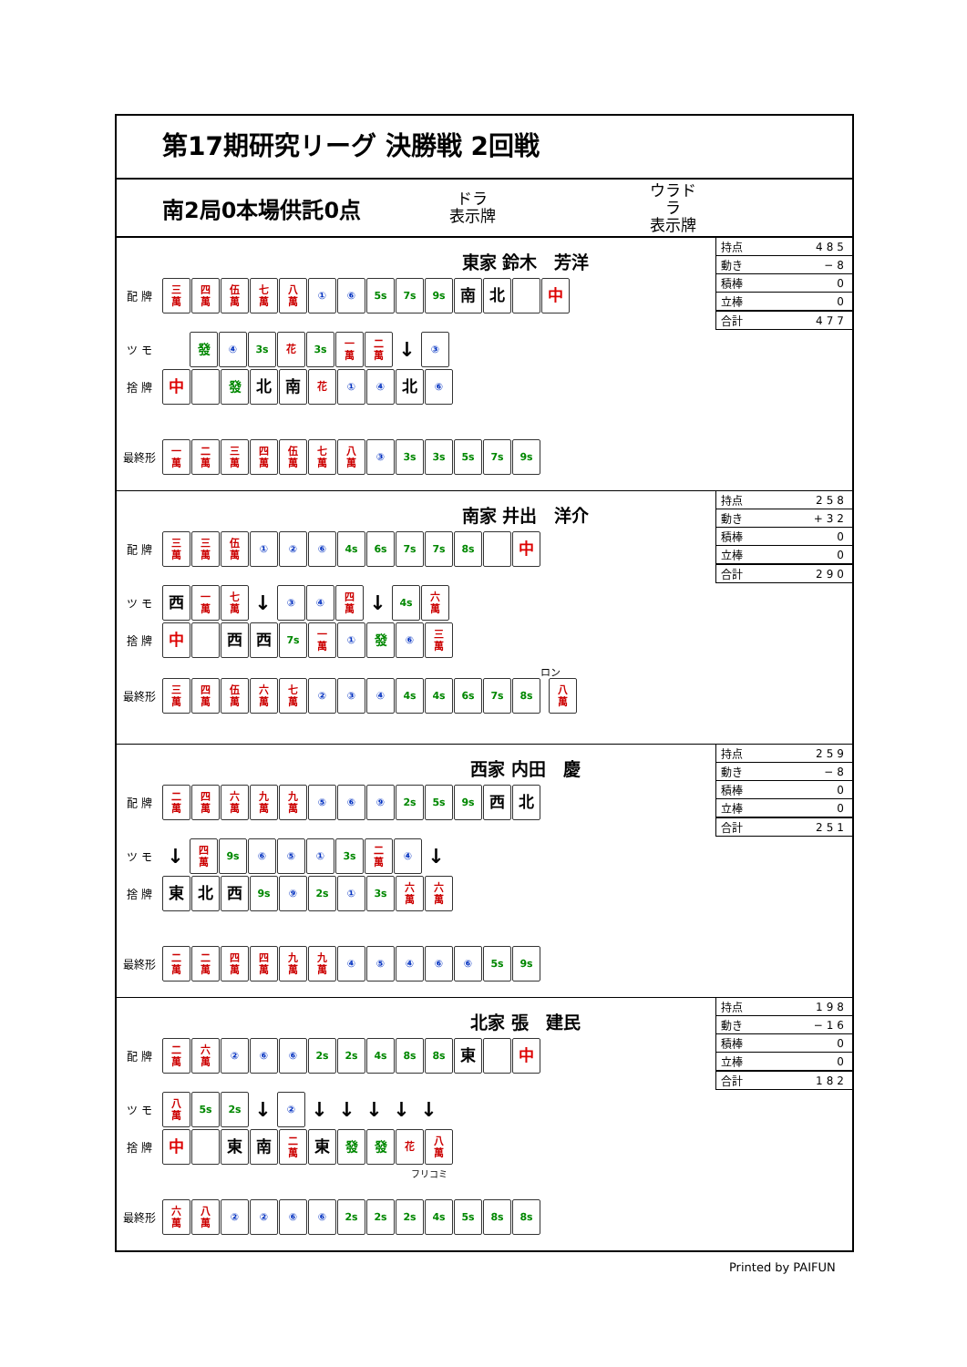第17期研究リーグ 決勝戦 2回戦
南2局0本場供託0点
ドラ
表示牌
ウラドラ
表示牌
| 持点 | 485 |
| 動き | −8 |
| 積棒 | 0 |
| 立棒 | 0 |
| 合計 | 477 |
東家 鈴木　芳洋
配 牌
三
萬 四
萬 伍
萬 七
萬 八
萬 ① ⑥ 5s 7s 9s 南 北 中
ツ モ
發 ④ 3s 花 3s 一
萬 二
萬 ↓ ③
捨 牌
中 發 北 南 花 ① ④ 北 ⑥
最終形
一
萬 二
萬 三
萬 四
萬 伍
萬 七
萬 八
萬 ③ 3s 3s 5s 7s 9s
| 持点 | 258 |
| 動き | +32 |
| 積棒 | 0 |
| 立棒 | 0 |
| 合計 | 290 |
南家 井出　洋介
配 牌
三
萬 三
萬 伍
萬 ① ② ⑥ 4s 6s 7s 7s 8s 中
ツ モ
西一
萬 七
萬 ↓ ③ ④ 四
萬 ↓ 4s 六
萬
捨 牌
中 西 西 7s 一
萬 ① 發 ⑥ 三
萬
ロン
最終形
三
萬 四
萬 伍
萬 六
萬 七
萬 ② ③ ④ 4s 4s 6s 7s 8s 八
萬
| 持点 | 259 |
| 動き | −8 |
| 積棒 | 0 |
| 立棒 | 0 |
| 合計 | 251 |
西家 内田　慶
配 牌
二
萬 四
萬 六
萬 九
萬 九
萬 ⑤ ⑥ ⑨ 2s 5s 9s 西 北
ツ モ
↓ 四
萬 9s ⑥ ⑤ ① 3s 二
萬 ④ ↓
捨 牌
東北 西 9s ⑨ 2s ① 3s 六
萬 六
萬
最終形
二
萬 二
萬 四
萬 四
萬 九
萬 九
萬 ④⑤④⑥⑥ 5s 9s
| 持点 | 198 |
| 動き | −16 |
| 積棒 | 0 |
| 立棒 | 0 |
| 合計 | 182 |
北家 張　建民
配 牌
二
萬 六
萬 ② ⑥ ⑥ 2s 2s 4s 8s 8s 東 中
ツ モ
八
萬 5s 2s ↓ ② ↓ ↓ ↓ ↓ ↓
捨 牌
中 東 南 二
萬 東 發 發 花 八
萬
フリコミ
最終形
六
萬 八
萬 ②②⑥⑥ 2s 2s 2s 4s 5s 8s 8s
Printed by PAIFUN